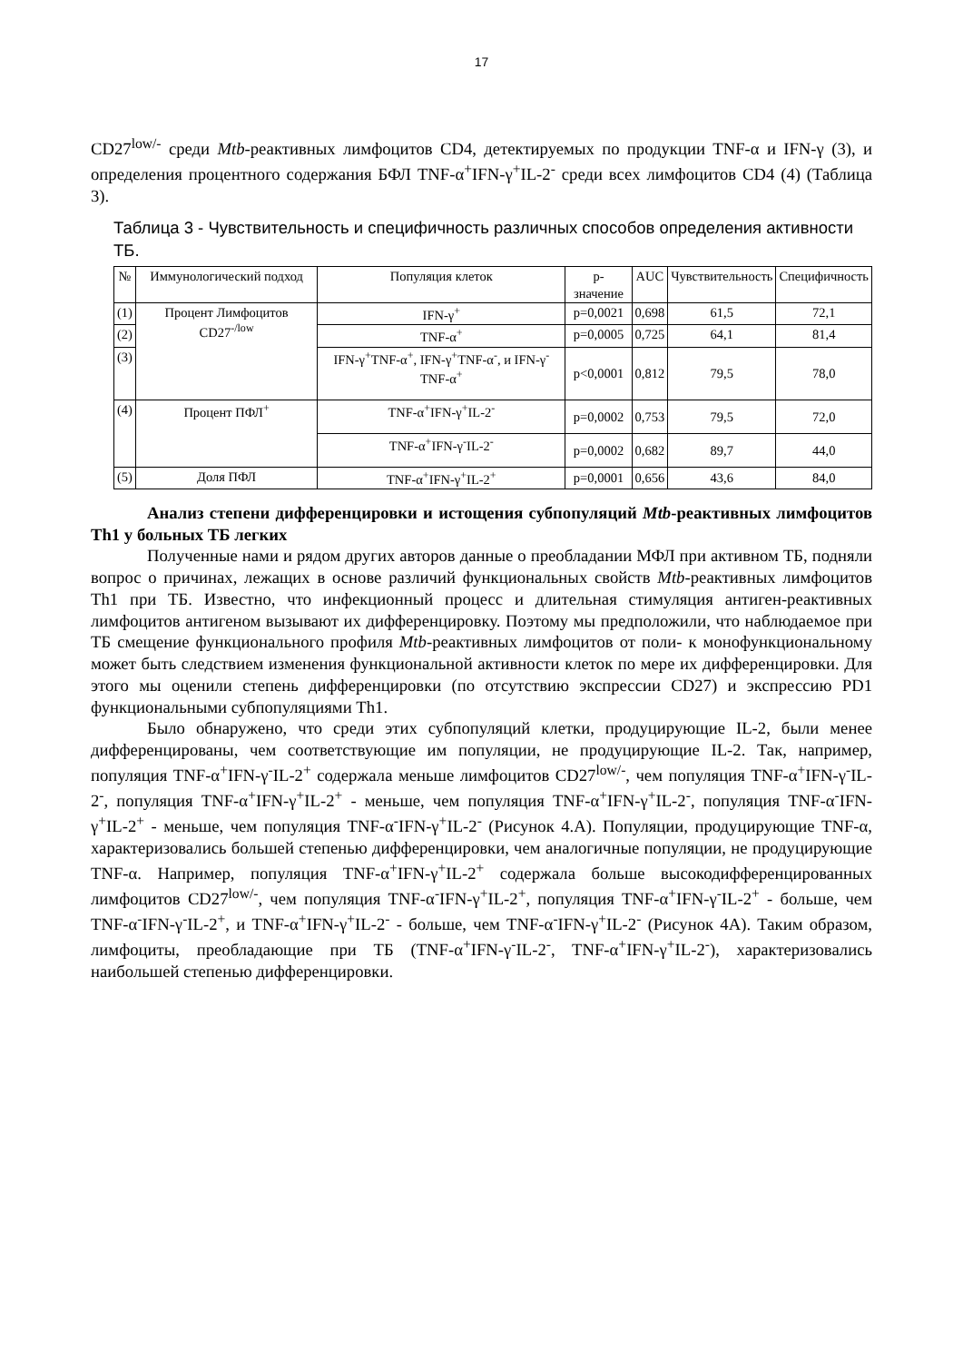17
CD27<sup>low/-</sup> среди Mtb-реактивных лимфоцитов CD4, детектируемых по продукции TNF-α и IFN-γ (3), и определения процентного содержания БФЛ TNF-α<sup>+</sup>IFN-γ<sup>+</sup>IL-2<sup>-</sup> среди всех лимфоцитов CD4 (4) (Таблица 3).
Таблица 3 - Чувствительность и специфичность различных способов определения активности ТБ.
| № | Иммунологический подход | Популяция клеток | p-значение | AUC | Чувствительность | Специфичность |
| --- | --- | --- | --- | --- | --- | --- |
| (1) | Процент Лимфоцитов CD27<sup>-/low</sup> | IFN-γ<sup>+</sup> | p=0,0021 | 0,698 | 61,5 | 72,1 |
| (2) | | TNF-α<sup>+</sup> | p=0,0005 | 0,725 | 64,1 | 81,4 |
| (3) | | IFN-γ<sup>+</sup>TNF-α<sup>+</sup>, IFN-γ<sup>+</sup>TNF-α<sup>-</sup>, и IFN-γ<sup>-</sup>TNF-α<sup>+</sup> | p<0,0001 | 0,812 | 79,5 | 78,0 |
| (4) | Процент ПФЛ<sup>+</sup> | TNF-α<sup>+</sup>IFN-γ<sup>+</sup>IL-2<sup>-</sup> | p=0,0002 | 0,753 | 79,5 | 72,0 |
| | | TNF-α<sup>+</sup>IFN-γ<sup>-</sup>IL-2<sup>-</sup> | p=0,0002 | 0,682 | 89,7 | 44,0 |
| (5) | Доля ПФЛ | TNF-α<sup>+</sup>IFN-γ<sup>+</sup>IL-2<sup>+</sup> | p=0,0001 | 0,656 | 43,6 | 84,0 |
Анализ степени дифференцировки и истощения субпопуляций Mtb-реактивных лимфоцитов Th1 у больных ТБ легких
Полученные нами и рядом других авторов данные о преобладании МФЛ при активном ТБ, подняли вопрос о причинах, лежащих в основе различий функциональных свойств Mtb-реактивных лимфоцитов Th1 при ТБ. Известно, что инфекционный процесс и длительная стимуляция антиген-реактивных лимфоцитов антигеном вызывают их дифференцировку. Поэтому мы предположили, что наблюдаемое при ТБ смещение функционального профиля Mtb-реактивных лимфоцитов от поли- к монофункциональному может быть следствием изменения функциональной активности клеток по мере их дифференцировки. Для этого мы оценили степень дифференцировки (по отсутствию экспрессии CD27) и экспрессию PD1 функциональными субпопуляциями Th1.
Было обнаружено, что среди этих субпопуляций клетки, продуцирующие IL-2, были менее дифференцированы, чем соответствующие им популяции, не продуцирующие IL-2. Так, например, популяция TNF-α<sup>+</sup>IFN-γ<sup>-</sup>IL-2<sup>+</sup> содержала меньше лимфоцитов CD27<sup>low/-</sup>, чем популяция TNF-α<sup>+</sup>IFN-γ<sup>-</sup>IL-2<sup>-</sup>, популяция TNF-α<sup>+</sup>IFN-γ<sup>+</sup>IL-2<sup>+</sup> - меньше, чем популяция TNF-α<sup>+</sup>IFN-γ<sup>+</sup>IL-2<sup>-</sup>, популяция TNF-α<sup>-</sup>IFN-γ<sup>+</sup>IL-2<sup>+</sup> - меньше, чем популяция TNF-α<sup>-</sup>IFN-γ<sup>+</sup>IL-2<sup>-</sup> (Рисунок 4.А). Популяции, продуцирующие TNF-α, характеризовались большей степенью дифференцировки, чем аналогичные популяции, не продуцирующие TNF-α. Например, популяция TNF-α<sup>+</sup>IFN-γ<sup>+</sup>IL-2<sup>+</sup> содержала больше высокодифференцированных лимфоцитов CD27<sup>low/-</sup>, чем популяция TNF-α<sup>-</sup>IFN-γ<sup>+</sup>IL-2<sup>+</sup>, популяция TNF-α<sup>+</sup>IFN-γ<sup>-</sup>IL-2<sup>+</sup> - больше, чем TNF-α<sup>-</sup>IFN-γ<sup>-</sup>IL-2<sup>+</sup>, и TNF-α<sup>+</sup>IFN-γ<sup>+</sup>IL-2<sup>-</sup> - больше, чем TNF-α<sup>-</sup>IFN-γ<sup>+</sup>IL-2<sup>-</sup> (Рисунок 4А). Таким образом, лимфоциты, преобладающие при ТБ (TNF-α<sup>+</sup>IFN-γ<sup>-</sup>IL-2<sup>-</sup>, TNF-α<sup>+</sup>IFN-γ<sup>+</sup>IL-2<sup>-</sup>), характеризовались наибольшей степенью дифференцировки.